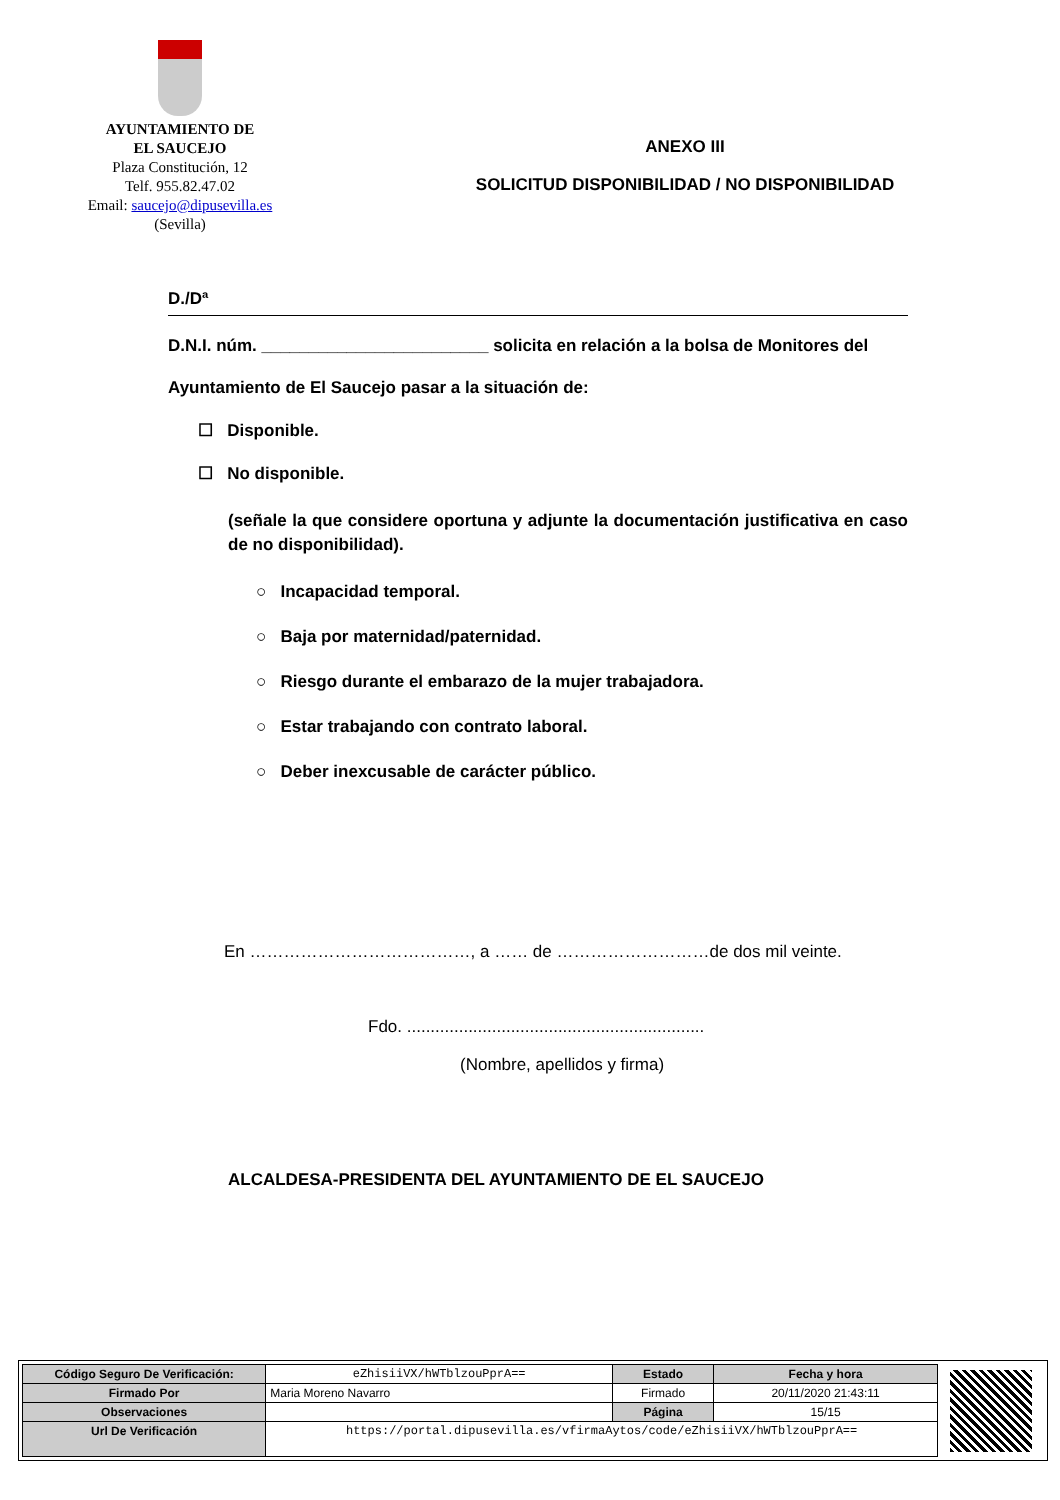AYUNTAMIENTO DE
EL SAUCEJO
Plaza Constitución, 12
Telf. 955.82.47.02
Email: saucejo@dipusevilla.es
(Sevilla)
ANEXO III
SOLICITUD DISPONIBILIDAD / NO DISPONIBILIDAD
D./Dª
D.N.I. núm. ________________________ solicita en relación a la bolsa de Monitores del
Ayuntamiento de El Saucejo pasar a la situación de:
☐ Disponible.
☐ No disponible.
(señale la que considere oportuna y adjunte la documentación justificativa en caso de no disponibilidad).
○ Incapacidad temporal.
○ Baja por maternidad/paternidad.
○ Riesgo durante el embarazo de la mujer trabajadora.
○ Estar trabajando con contrato laboral.
○ Deber inexcusable de carácter público.
En …………………………………, a …… de ………………………de dos mil veinte.
Fdo. ...............................................................
(Nombre, apellidos y firma)
ALCALDESA-PRESIDENTA DEL AYUNTAMIENTO DE EL SAUCEJO
| Código Seguro De Verificación: | eZhisiiVX/hWTblzouPprA== | Estado | Fecha y hora |
| Firmado Por | Maria Moreno Navarro | Firmado | 20/11/2020 21:43:11 |
| Observaciones | | Página | 15/15 |
| Url De Verificación | https://portal.dipusevilla.es/vfirmaAytos/code/eZhisiiVX/hWTblzouPprA== | | |